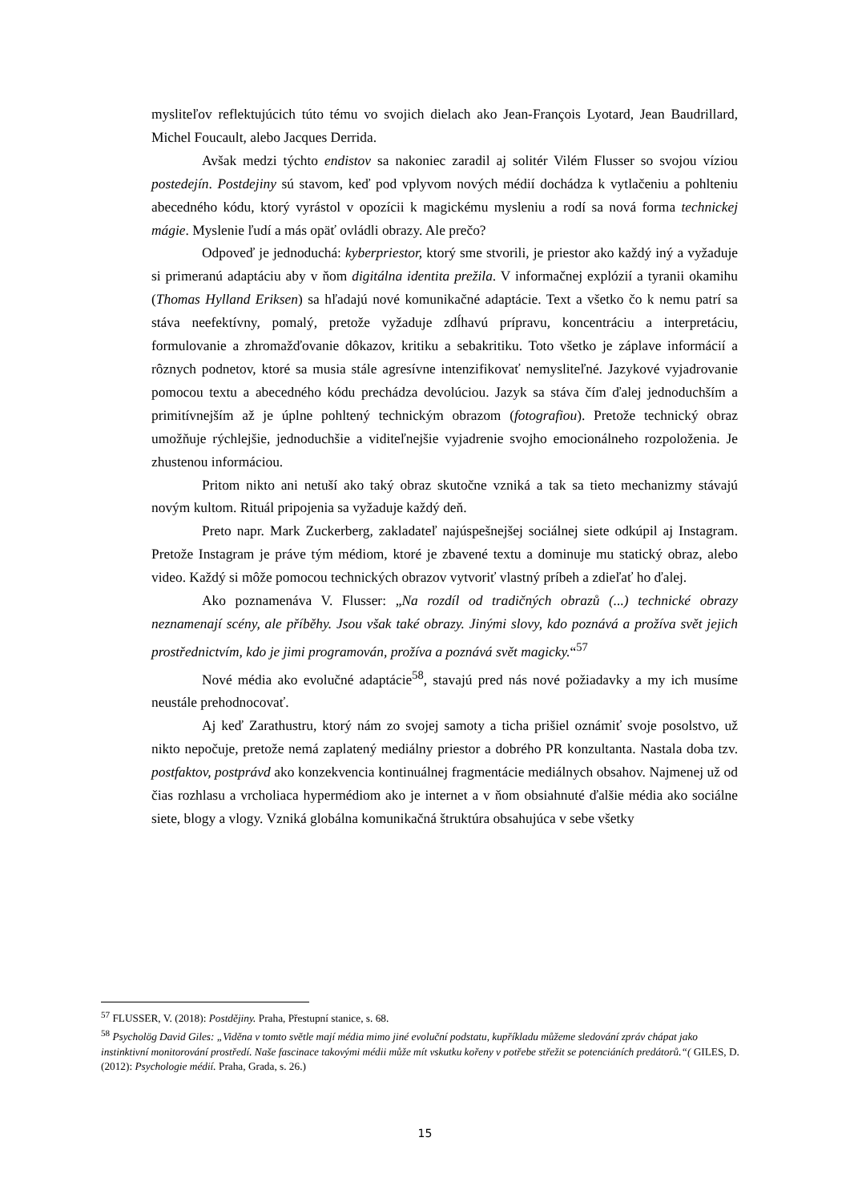mysliteľov reflektujúcich túto tému vo svojich dielach ako Jean-François Lyotard, Jean Baudrillard, Michel Foucault, alebo Jacques Derrida.
Avšak medzi týchto endistov sa nakoniec zaradil aj solitér Vilém Flusser so svojou víziou postedejín. Postdejiny sú stavom, keď pod vplyvom nových médií dochádza k vytlačeniu a pohlteniu abecedného kódu, ktorý vyrástol v opozícii k magickému mysleniu a rodí sa nová forma technickej mágie. Myslenie ľudí a más opäť ovládli obrazy. Ale prečo?
Odpoveď je jednoduchá: kyberpriestor, ktorý sme stvorili, je priestor ako každý iný a vyžaduje si primeranú adaptáciu aby v ňom digitálna identita prežila. V informačnej explózií a tyranii okamihu (Thomas Hylland Eriksen) sa hľadajú nové komunikačné adaptácie. Text a všetko čo k nemu patrí sa stáva neefektívny, pomalý, pretože vyžaduje zdĺhavú prípravu, koncentráciu a interpretáciu, formulovanie a zhromažďovanie dôkazov, kritiku a sebakritiku. Toto všetko je záplave informácií a rôznych podnetov, ktoré sa musia stále agresívne intenzifikovať nemysliteľné. Jazykové vyjadrovanie pomocou textu a abecedného kódu prechádza devolúciou. Jazyk sa stáva čím ďalej jednoduchším a primitívnejším až je úplne pohltený technickým obrazom (fotografiou). Pretože technický obraz umožňuje rýchlejšie, jednoduchšie a viditeľnejšie vyjadrenie svojho emocionálneho rozpoloženia. Je zhustenou informáciou.
Pritom nikto ani netuší ako taký obraz skutočne vzniká a tak sa tieto mechanizmy stávajú novým kultom. Rituál pripojenia sa vyžaduje každý deň.
Preto napr. Mark Zuckerberg, zakladateľ najúspešnejšej sociálnej siete odkúpil aj Instagram. Pretože Instagram je práve tým médiom, ktoré je zbavené textu a dominuje mu statický obraz, alebo video. Každý si môže pomocou technických obrazov vytvoriť vlastný príbeh a zdieľať ho ďalej.
Ako poznamenáva V. Flusser: „Na rozdíl od tradičných obrazů (...) technické obrazy neznamenají scény, ale příběhy. Jsou však také obrazy. Jinými slovy, kdo poznává a prožíva svět jejich prostřednictvím, kdo je jimi programován, prožíva a poznává svět magicky.“<sup>57</sup>
Nové média ako evolučné adaptácie<sup>58</sup>, stavajú pred nás nové požiadavky a my ich musíme neustále prehodnocovať.
Aj keď Zarathustru, ktorý nám zo svojej samoty a ticha prišiel oznámiť svoje posolstvo, už nikto nepočuje, pretože nemá zaplatený mediálny priestor a dobrého PR konzultanta. Nastala doba tzv. postfaktov, postprávd ako konzekvencia kontinuálnej fragmentácie mediálnych obsahov. Najmenej už od čias rozhlasu a vrcholiaca hypermédiom ako je internet a v ňom obsiahnuté ďalšie média ako sociálne siete, blogy a vlogy. Vzniká globálna komunikačná štruktúra obsahujúca v sebe všetky
<sup>57</sup> FLUSSER, V. (2018): Postdějiny. Praha, Přestupní stanice, s. 68.
<sup>58</sup> Psycholög David Giles: „Viděna v tomto světle mají média mimo jiné evoluční podstatu, kupříkladu můžeme sledování zpráv chápat jako instinktivní monitorování prostředí. Naše fascinace takovými médii může mít vskutku kořeny v potřebe střežit se potenciáních predátorů.“( GILES, D. (2012): Psychologie médií. Praha, Grada, s. 26.)
15